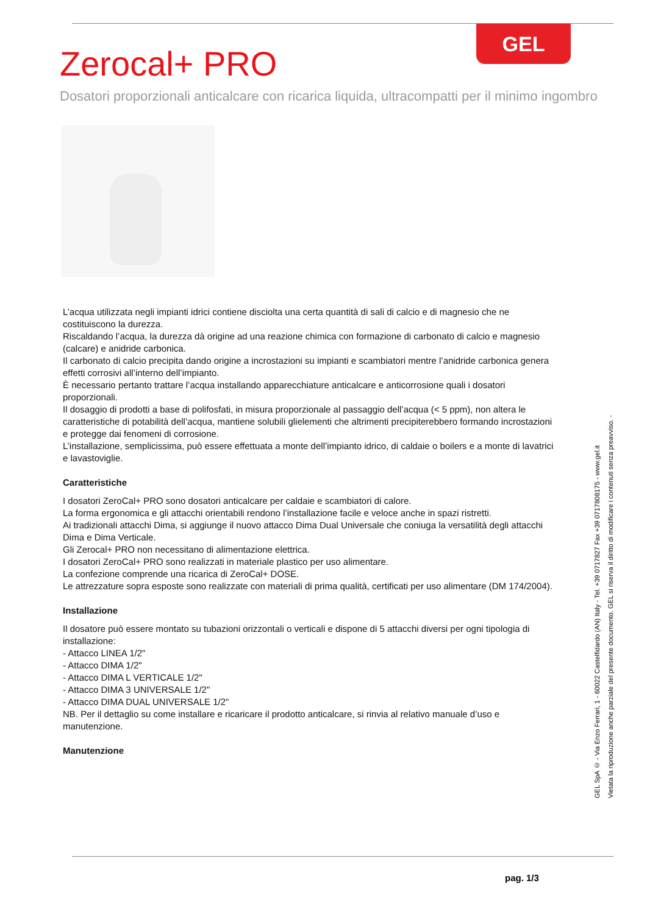GEL
Zerocal+ PRO
Dosatori proporzionali anticalcare con ricarica liquida, ultracompatti per il minimo ingombro
L’acqua utilizzata negli impianti idrici contiene disciolta una certa quantità di sali di calcio e di magnesio che ne costituiscono la durezza.
Riscaldando l’acqua, la durezza dà origine ad una reazione chimica con formazione di carbonato di calcio e magnesio (calcare) e anidride carbonica.
Il carbonato di calcio precipita dando origine a incrostazioni su impianti e scambiatori mentre l’anidride carbonica genera effetti corrosivi all’interno dell’impianto.
È necessario pertanto trattare l’acqua installando apparecchiature anticalcare e anticorrosione quali i dosatori proporzionali.
Il dosaggio di prodotti a base di polifosfati, in misura proporzionale al passaggio dell’acqua (< 5 ppm), non altera le caratteristiche di potabilità dell’acqua, mantiene solubili glielementi che altrimenti precipiterebbero formando incrostazioni e protegge dai fenomeni di corrosione.
L’installazione, semplicissima, può essere effettuata a monte dell’impianto idrico, di caldaie o boilers e a monte di lavatrici e lavastoviglie.
Caratteristiche
I dosatori ZeroCal+ PRO sono dosatori anticalcare per caldaie e scambiatori di calore.
La forma ergonomica e gli attacchi orientabili rendono l’installazione facile e veloce anche in spazi ristretti.
Ai tradizionali attacchi Dima, si aggiunge il nuovo attacco Dima Dual Universale che coniuga la versatilità degli attacchi Dima e Dima Verticale.
Gli Zerocal+ PRO non necessitano di alimentazione elettrica.
I dosatori ZeroCal+ PRO sono realizzati in materiale plastico per uso alimentare.
La confezione comprende una ricarica di ZeroCal+ DOSE.
Le attrezzature sopra esposte sono realizzate con materiali di prima qualità, certificati per uso alimentare (DM 174/2004).
Installazione
Il dosatore può essere montato su tubazioni orizzontali o verticali e dispone di 5 attacchi diversi per ogni tipologia di installazione:
- Attacco LINEA 1/2"
- Attacco DIMA 1/2"
- Attacco DIMA L VERTICALE 1/2"
- Attacco DIMA 3 UNIVERSALE 1/2"
- Attacco DIMA DUAL UNIVERSALE 1/2"
NB. Per il dettaglio su come installare e ricaricare il prodotto anticalcare, si rinvia al relativo manuale d’uso e manutenzione.
Manutenzione
GEL SpA © - Via Enzo Ferrari, 1 - 60022 Castelfidardo (AN) Italy - Tel. +39 0717827 Fax +39 0717808175 - www.gel.it
Vietata la riproduzione anche parziale del presente documento. GEL si riserva il diritto di modificare i contenuti senza preavviso. -
pag. 1/3